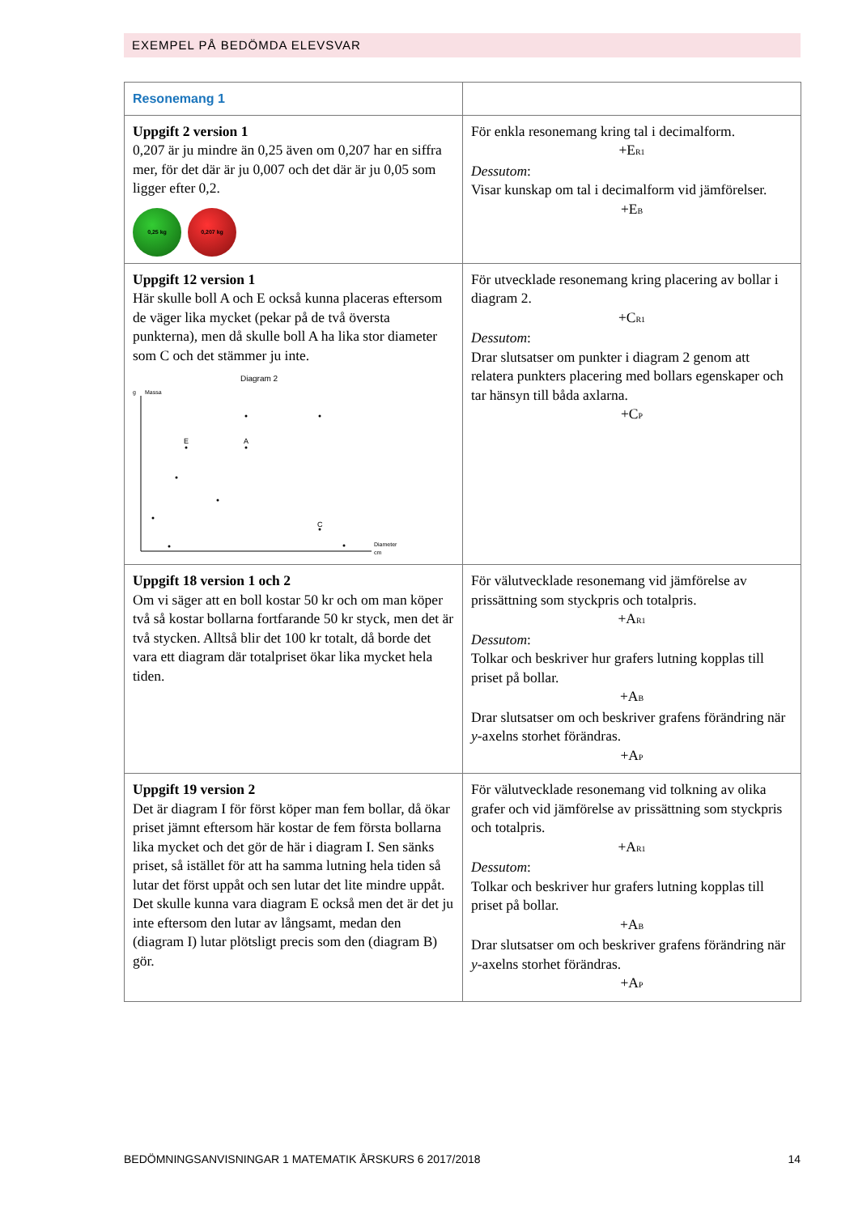EXEMPEL PÅ BEDÖMDA ELEVSVAR
| Resonemang 1 | |
| Uppgift 2 version 1 0,207 är ju mindre än 0,25 även om 0,207 har en siffra mer, för det där är ju 0,007 och det där är ju 0,05 som ligger efter 0,2. 0,25 kg 0,207 kg | För enkla resonemang kring tal i decimalform. +E<sub>R1</sub> Dessutom : Visar kunskap om tal i decimalform vid jämförelser. +E<sub>B</sub> |
| Uppgift 12 version 1 Här skulle boll A och E också kunna placeras eftersom de väger lika mycket (pekar på de två översta punkterna), men då skulle boll A ha lika stor diameter som C och det stämmer ju inte. Diagram 2 g Massa Diameter cm E A C | För utvecklade resonemang kring placering av bollar i diagram 2. +C<sub>R1</sub> Dessutom : Drar slutsatser om punkter i diagram 2 genom att relatera punkters placering med bollars egenskaper och tar hänsyn till båda axlarna. +C<sub>P</sub> |
| Uppgift 18 version 1 och 2 Om vi säger att en boll kostar 50 kr och om man köper två så kostar bollarna fortfarande 50 kr styck, men det är två stycken. Alltså blir det 100 kr totalt, då borde det vara ett diagram där totalpriset ökar lika mycket hela tiden. | För välutvecklade resonemang vid jämförelse av prissättning som styckpris och totalpris. +A<sub>R1</sub> Dessutom : Tolkar och beskriver hur grafers lutning kopplas till priset på bollar. +A<sub>B</sub> Drar slutsatser om och beskriver grafens förändring när y -axelns storhet förändras. +A<sub>P</sub> |
| Uppgift 19 version 2 Det är diagram I för först köper man fem bollar, då ökar priset jämnt eftersom här kostar de fem första bollarna lika mycket och det gör de här i diagram I. Sen sänks priset, så istället för att ha samma lutning hela tiden så lutar det först uppåt och sen lutar det lite mindre uppåt. Det skulle kunna vara diagram E också men det är det ju inte eftersom den lutar av långsamt, medan den (diagram I) lutar plötsligt precis som den (diagram B) gör. | För välutvecklade resonemang vid tolkning av olika grafer och vid jämförelse av prissättning som styckpris och totalpris. +A<sub>R1</sub> Dessutom : Tolkar och beskriver hur grafers lutning kopplas till priset på bollar. +A<sub>B</sub> Drar slutsatser om och beskriver grafens förändring när y -axelns storhet förändras. +A<sub>P</sub> |
BEDÖMNINGSANVISNINGAR 1 MATEMATIK ÅRSKURS 6 2017/2018 14